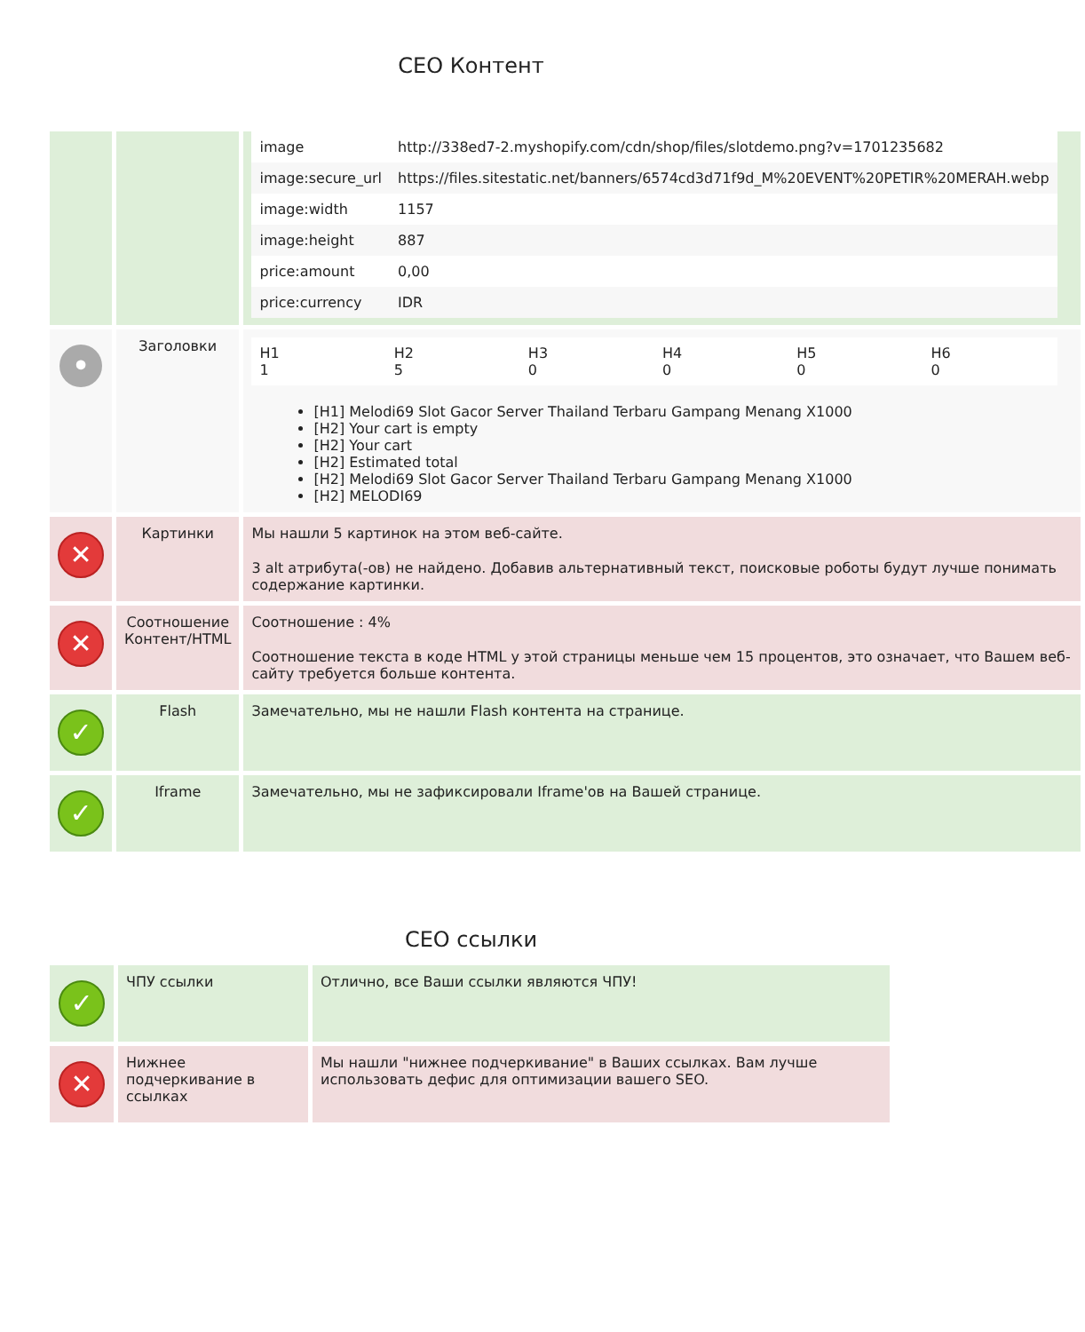СЕО Контент
| | | / image / http://338ed7-2.myshopify.com/cdn/shop/files/slotdemo.png?v=1701235682 / / image:secure_url / https://files.sitestatic.net/banners/6574cd3d71f9d_M%20EVENT%20PETIR%20MERAH.webp / / image:width / 1157 / / image:height / 887 / / price:amount / 0,00 / / price:currency / IDR / |
| • | Заголовки | / H1 1 / H2 5 / H3 0 / H4 0 / H5 0 / H6 0 / [H1] Melodi69 Slot Gacor Server Thailand Terbaru Gampang Menang X1000 [H2] Your cart is empty [H2] Your cart [H2] Estimated total [H2] Melodi69 Slot Gacor Server Thailand Terbaru Gampang Menang X1000 [H2] MELODI69 |
| ✕ | Картинки | Мы нашли 5 картинок на этом веб-сайте. 3 alt атрибута(-ов) не найдено. Добавив альтернативный текст, поисковые роботы будут лучше понимать содержание картинки. |
| ✕ | Соотношение Контент/HTML | Соотношение : 4% Соотношение текста в коде HTML у этой страницы меньше чем 15 процентов, это означает, что Вашем веб-сайту требуется больше контента. |
| ✓ | Flash | Замечательно, мы не нашли Flash контента на странице. |
| ✓ | Iframe | Замечательно, мы не зафиксировали Iframe'ов на Вашей странице. |
СЕО ссылки
| ✓ | ЧПУ ссылки | Отлично, все Ваши ссылки являются ЧПУ! |
| ✕ | Нижнее подчеркивание в ссылках | Мы нашли "нижнее подчеркивание" в Ваших ссылках. Вам лучше использовать дефис для оптимизации вашего SEO. |